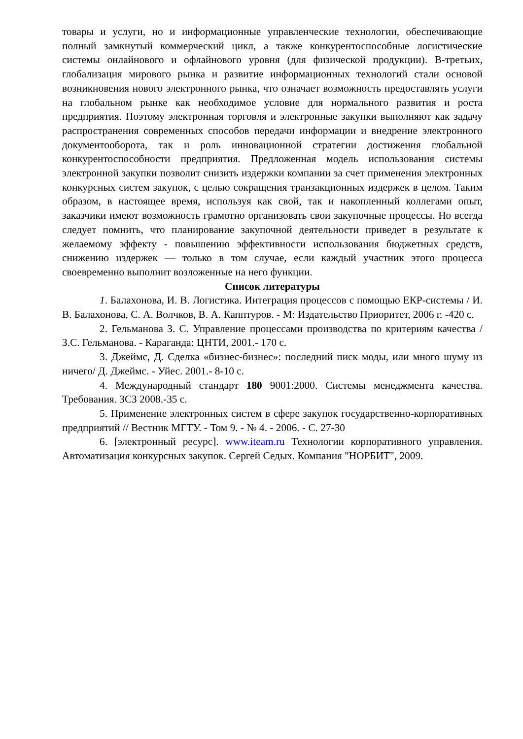товары и услуги, но и информационные управленческие технологии, обеспечивающие полный замкнутый коммерческий цикл, а также конкурентоспособные логистические системы онлайнового и офлайнового уровня (для физической продукции). В-третьих, глобализация мирового рынка и развитие информационных технологий стали основой возникновения нового электронного рынка, что означает возможность предоставлять услуги на глобальном рынке как необходимое условие для нормального развития и роста предприятия. Поэтому электронная торговля и электронные закупки выполняют как задачу распространения современных способов передачи информации и внедрение электронного документооборота, так и роль инновационной стратегии достижения глобальной конкурентоспособности предприятия. Предложенная модель использования системы электронной закупки позволит снизить издержки компании за счет применения электронных конкурсных систем закупок, с целью сокращения транзакционных издержек в целом. Таким образом, в настоящее время, используя как свой, так и накопленный коллегами опыт, заказчики имеют возможность грамотно организовать свои закупочные процессы. Но всегда следует помнить, что планирование закупочной деятельности приведет в результате к желаемому эффекту - повышению эффективности использования бюджетных средств, снижению издержек — только в том случае, если каждый участник этого процесса своевременно выполнит возложенные на него функции.
Список литературы
1. Балахонова, И. В. Логистика. Интеграция процессов с помощью ЕКР-системы / И. В. Балахонова, С. А. Волчков, В. А. Капптуров. - М: Издательство Приоритет, 2006 г. -420 с.
2. Гельманова З. С. Управление процессами производства по критериям качества / З.С. Гельманова. - Караганда: ЦНТИ, 2001.- 170 с.
3. Джеймс, Д. Сделка «бизнес-бизнес»: последний писк моды, или много шуму из ничего/ Д. Джеймс. - Уйес. 2001.- 8-10 с.
4. Международный стандарт 180 9001:2000. Системы менеджмента качества. Требования. ЗСЗ 2008.-35 с.
5. Применение электронных систем в сфере закупок государственно-корпоративных предприятий // Вестник МГТУ. - Том 9. - № 4. - 2006. - С. 27-30
6. [электронный ресурс]. www.iteam.ru Технологии корпоративного управления. Автоматизация конкурсных закупок. Сергей Седых. Компания "НОРБИТ", 2009.